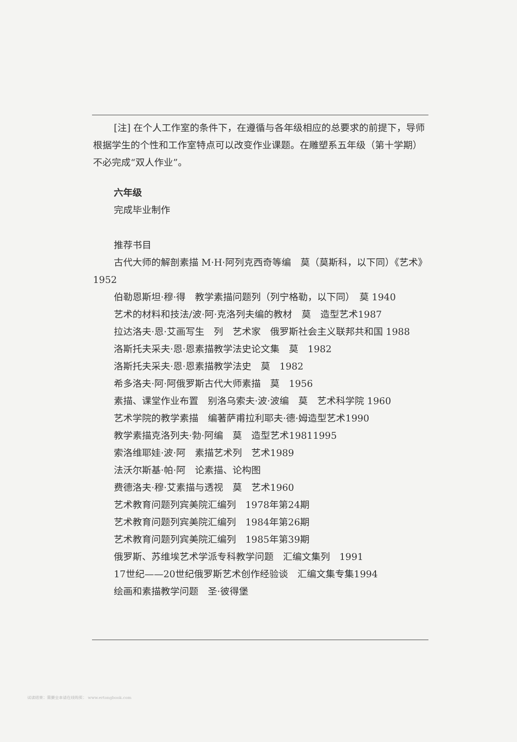[注] 在个人工作室的条件下，在遵循与各年级相应的总要求的前提下，导师根据学生的个性和工作室特点可以改变作业课题。在雕塑系五年级（第十学期）不必完成“双人作业”。
六年级
完成毕业制作
推荐书目
古代大师的解剖素描 M·H·阿列克西奇等编　莫（莫斯科，以下同）《艺术》1952
伯勒恩斯坦·穆·得　教学素描问题列（列宁格勒，以下同）　莫 1940
艺术的材料和技法/波·阿·克洛列夫编的教材　莫　造型艺术1987
拉达洛夫·恩·艾画写生　列　艺术家　俄罗斯社会主义联邦共和国 1988
洛斯托夫采夫·恩·恩素描教学法史论文集　莫　1982
洛斯托夫采夫·恩·恩素描教学法史　莫　1982
希多洛夫·阿·阿俄罗斯古代大师素描　莫　1956
素描、课堂作业布置　别洛乌索夫·波·波编　莫　艺术科学院 1960
艺术学院的教学素描　编著萨甫拉利耶夫·德·姆造型艺术1990
教学素描克洛列夫·勃·阿编　莫　造型艺术19811995
索洛维耶娃·波·阿　素描艺术列　艺术1989
法沃尔斯基·帕·阿　论素描、论构图
费德洛夫·穆·艾素描与透视　莫　艺术1960
艺术教育问题列宾美院汇编列　1978年第24期
艺术教育问题列宾美院汇编列　1984年第26期
艺术教育问题列宾美院汇编列　1985年第39期
俄罗斯、苏维埃艺术学派专科教学问题　汇编文集列　1991
17世纪——20世纪俄罗斯艺术创作经验谈　汇编文集专集1994
绘画和素描教学问题　圣·彼得堡
试读结束：需要全本请在线购买： www.ertongbook.com